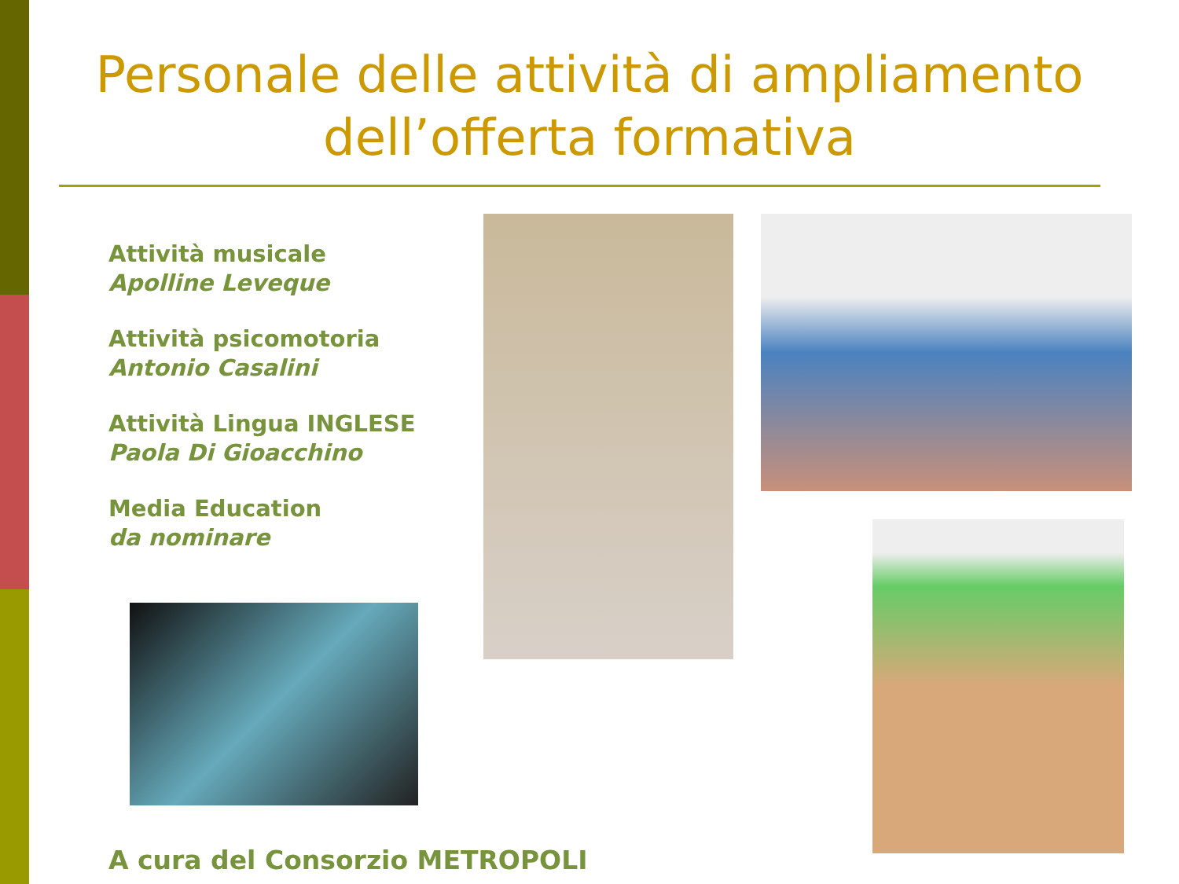Personale delle attività di ampliamento dell’offerta formativa
Attività musicale
Apolline Leveque
Attività psicomotoria
Antonio Casalini
Attività Lingua INGLESE
Paola Di Gioacchino
Media Education
da nominare
A cura del Consorzio METROPOLI